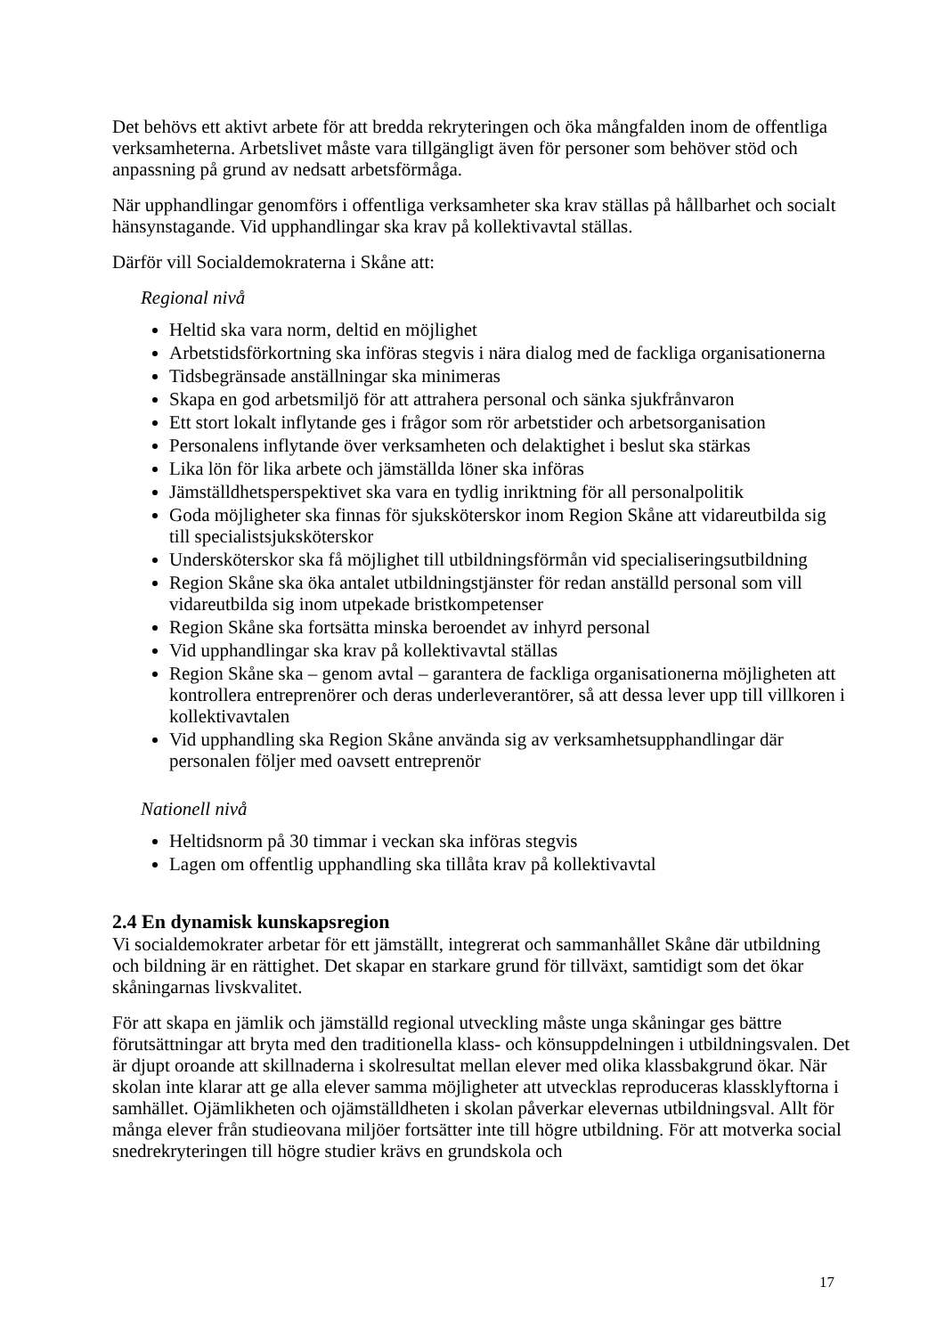Det behövs ett aktivt arbete för att bredda rekryteringen och öka mångfalden inom de offentliga verksamheterna. Arbetslivet måste vara tillgängligt även för personer som behöver stöd och anpassning på grund av nedsatt arbetsförmåga.
När upphandlingar genomförs i offentliga verksamheter ska krav ställas på hållbarhet och socialt hänsynstagande. Vid upphandlingar ska krav på kollektivavtal ställas.
Därför vill Socialdemokraterna i Skåne att:
Regional nivå
Heltid ska vara norm, deltid en möjlighet
Arbetstidsförkortning ska införas stegvis i nära dialog med de fackliga organisationerna
Tidsbegränsade anställningar ska minimeras
Skapa en god arbetsmiljö för att attrahera personal och sänka sjukfrånvaron
Ett stort lokalt inflytande ges i frågor som rör arbetstider och arbetsorganisation
Personalens inflytande över verksamheten och delaktighet i beslut ska stärkas
Lika lön för lika arbete och jämställda löner ska införas
Jämställdhetsperspektivet ska vara en tydlig inriktning för all personalpolitik
Goda möjligheter ska finnas för sjuksköterskor inom Region Skåne att vidareutbilda sig till specialistsjuksköterskor
Undersköterskor ska få möjlighet till utbildningsförmån vid specialiseringsutbildning
Region Skåne ska öka antalet utbildningstjänster för redan anställd personal som vill vidareutbilda sig inom utpekade bristkompetenser
Region Skåne ska fortsätta minska beroendet av inhyrd personal
Vid upphandlingar ska krav på kollektivavtal ställas
Region Skåne ska – genom avtal – garantera de fackliga organisationerna möjligheten att kontrollera entreprenörer och deras underleverantörer, så att dessa lever upp till villkoren i kollektivavtalen
Vid upphandling ska Region Skåne använda sig av verksamhetsupphandlingar där personalen följer med oavsett entreprenör
Nationell nivå
Heltidsnorm på 30 timmar i veckan ska införas stegvis
Lagen om offentlig upphandling ska tillåta krav på kollektivavtal
2.4 En dynamisk kunskapsregion
Vi socialdemokrater arbetar för ett jämställt, integrerat och sammanhållet Skåne där utbildning och bildning är en rättighet. Det skapar en starkare grund för tillväxt, samtidigt som det ökar skåningarnas livskvalitet.
För att skapa en jämlik och jämställd regional utveckling måste unga skåningar ges bättre förutsättningar att bryta med den traditionella klass- och könsuppdelningen i utbildningsvalen. Det är djupt oroande att skillnaderna i skolresultat mellan elever med olika klassbakgrund ökar. När skolan inte klarar att ge alla elever samma möjligheter att utvecklas reproduceras klassklyftorna i samhället. Ojämlikheten och ojämställdheten i skolan påverkar elevernas utbildningsval. Allt för många elever från studieovana miljöer fortsätter inte till högre utbildning. För att motverka social snedrekryteringen till högre studier krävs en grundskola och
17